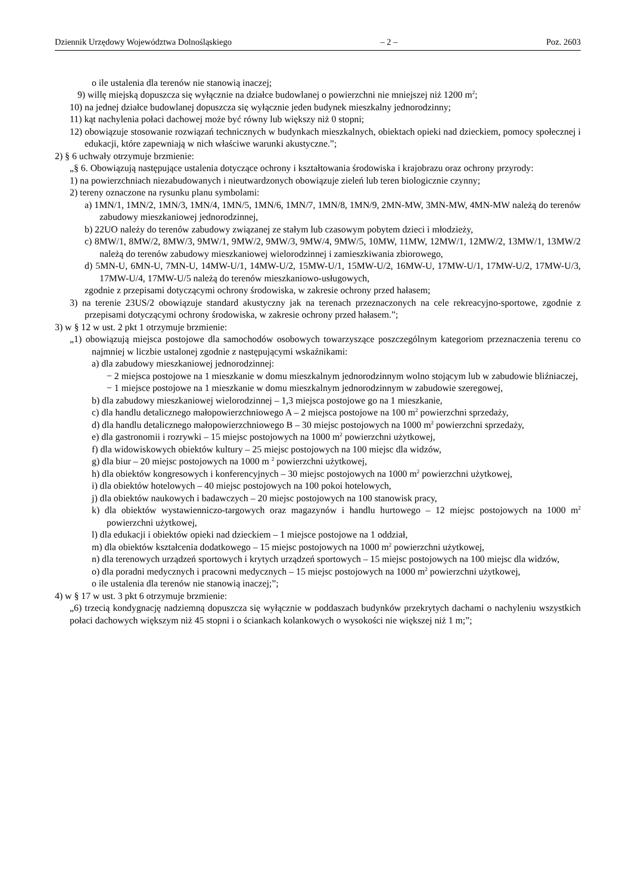Dziennik Urzędowy Województwa Dolnośląskiego – 2 – Poz. 2603
o ile ustalenia dla terenów nie stanowią inaczej;
9) willę miejską dopuszcza się wyłącznie na działce budowlanej o powierzchni nie mniejszej niż 1200 m<sup>2</sup>;
10) na jednej działce budowlanej dopuszcza się wyłącznie jeden budynek mieszkalny jednorodzinny;
11) kąt nachylenia połaci dachowej może być równy lub większy niż 0 stopni;
12) obowiązuje stosowanie rozwiązań technicznych w budynkach mieszkalnych, obiektach opieki nad dzieckiem, pomocy społecznej i edukacji, które zapewniają w nich właściwe warunki akustyczne.”;
2) § 6 uchwały otrzymuje brzmienie:
„§ 6. Obowiązują następujące ustalenia dotyczące ochrony i kształtowania środowiska i krajobrazu oraz ochrony przyrody:
1) na powierzchniach niezabudowanych i nieutwardzonych obowiązuje zieleń lub teren biologicznie czynny;
2) tereny oznaczone na rysunku planu symbolami:
a) 1MN/1, 1MN/2, 1MN/3, 1MN/4, 1MN/5, 1MN/6, 1MN/7, 1MN/8, 1MN/9, 2MN-MW, 3MN-MW, 4MN-MW należą do terenów zabudowy mieszkaniowej jednorodzinnej,
b) 22UO należy do terenów zabudowy związanej ze stałym lub czasowym pobytem dzieci i młodzieży,
c) 8MW/1, 8MW/2, 8MW/3, 9MW/1, 9MW/2, 9MW/3, 9MW/4, 9MW/5, 10MW, 11MW, 12MW/1, 12MW/2, 13MW/1, 13MW/2 należą do terenów zabudowy mieszkaniowej wielorodzinnej i zamieszkiwania zbiorowego,
d) 5MN-U, 6MN-U, 7MN-U, 14MW-U/1, 14MW-U/2, 15MW-U/1, 15MW-U/2, 16MW-U, 17MW-U/1, 17MW-U/2, 17MW-U/3, 17MW-U/4, 17MW-U/5 należą do terenów mieszkaniowo-usługowych,
zgodnie z przepisami dotyczącymi ochrony środowiska, w zakresie ochrony przed hałasem;
3) na terenie 23US/2 obowiązuje standard akustyczny jak na terenach przeznaczonych na cele rekreacyjno-sportowe, zgodnie z przepisami dotyczącymi ochrony środowiska, w zakresie ochrony przed hałasem.”;
3) w § 12 w ust. 2 pkt 1 otrzymuje brzmienie:
„1) obowiązują miejsca postojowe dla samochodów osobowych towarzyszące poszczególnym kategoriom przeznaczenia terenu co najmniej w liczbie ustalonej zgodnie z następującymi wskaźnikami:
a) dla zabudowy mieszkaniowej jednorodzinnej:
− 2 miejsca postojowe na 1 mieszkanie w domu mieszkalnym jednorodzinnym wolno stojącym lub w zabudowie bliźniaczej,
− 1 miejsce postojowe na 1 mieszkanie w domu mieszkalnym jednorodzinnym w zabudowie szeregowej,
b) dla zabudowy mieszkaniowej wielorodzinnej – 1,3 miejsca postojowe go na 1 mieszkanie,
c) dla handlu detalicznego małopowierzchniowego A – 2 miejsca postojowe na 100 m<sup>2</sup> powierzchni sprzedaży,
d) dla handlu detalicznego małopowierzchniowego B – 30 miejsc postojowych na 1000 m<sup>2</sup> powierzchni sprzedaży,
e) dla gastronomii i rozrywki – 15 miejsc postojowych na 1000 m<sup>2</sup> powierzchni użytkowej,
f) dla widowiskowych obiektów kultury – 25 miejsc postojowych na 100 miejsc dla widzów,
g) dla biur – 20 miejsc postojowych na 1000 m <sup>2</sup> powierzchni użytkowej,
h) dla obiektów kongresowych i konferencyjnych – 30 miejsc postojowych na 1000 m<sup>2</sup> powierzchni użytkowej,
i) dla obiektów hotelowych – 40 miejsc postojowych na 100 pokoi hotelowych,
j) dla obiektów naukowych i badawczych – 20 miejsc postojowych na 100 stanowisk pracy,
k) dla obiektów wystawienniczo-targowych oraz magazynów i handlu hurtowego – 12 miejsc postojowych na 1000 m<sup>2</sup> powierzchni użytkowej,
l) dla edukacji i obiektów opieki nad dzieckiem – 1 miejsce postojowe na 1 oddział,
m) dla obiektów kształcenia dodatkowego – 15 miejsc postojowych na 1000 m<sup>2</sup> powierzchni użytkowej,
n) dla terenowych urządzeń sportowych i krytych urządzeń sportowych – 15 miejsc postojowych na 100 miejsc dla widzów,
o) dla poradni medycznych i pracowni medycznych – 15 miejsc postojowych na 1000 m<sup>2</sup> powierzchni użytkowej,
o ile ustalenia dla terenów nie stanowią inaczej;”;
4) w § 17 w ust. 3 pkt 6 otrzymuje brzmienie:
„6) trzecią kondygnację nadziemną dopuszcza się wyłącznie w poddaszach budynków przekrytych dachami o nachyleniu wszystkich połaci dachowych większym niż 45 stopni i o ściankach kolankowych o wysokości nie większej niż 1 m;”;